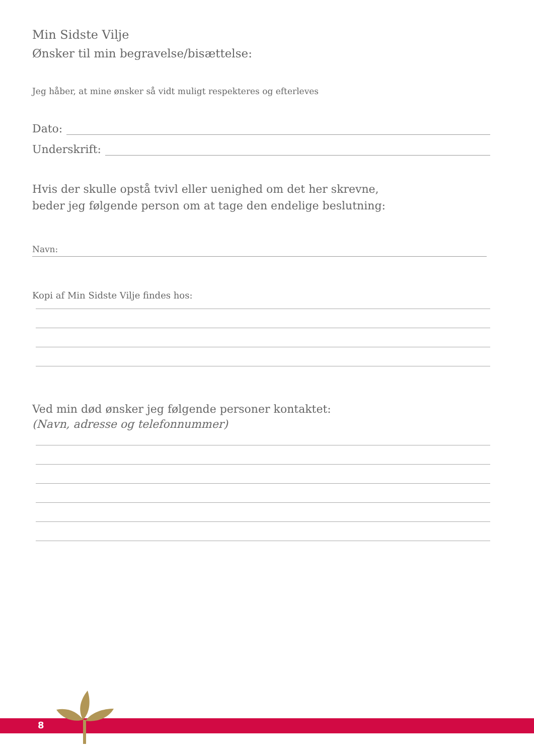Min Sidste Vilje
Ønsker til min begravelse/bisættelse:
Jeg håber, at mine ønsker så vidt muligt respekteres og efterleves
Dato:
Underskrift:
Hvis der skulle opstå tvivl eller uenighed om det her skrevne,
beder jeg følgende person om at tage den endelige beslutning:
Navn:
Kopi af Min Sidste Vilje findes hos:
Ved min død ønsker jeg følgende personer kontaktet:
(Navn, adresse og telefonnummer)
8